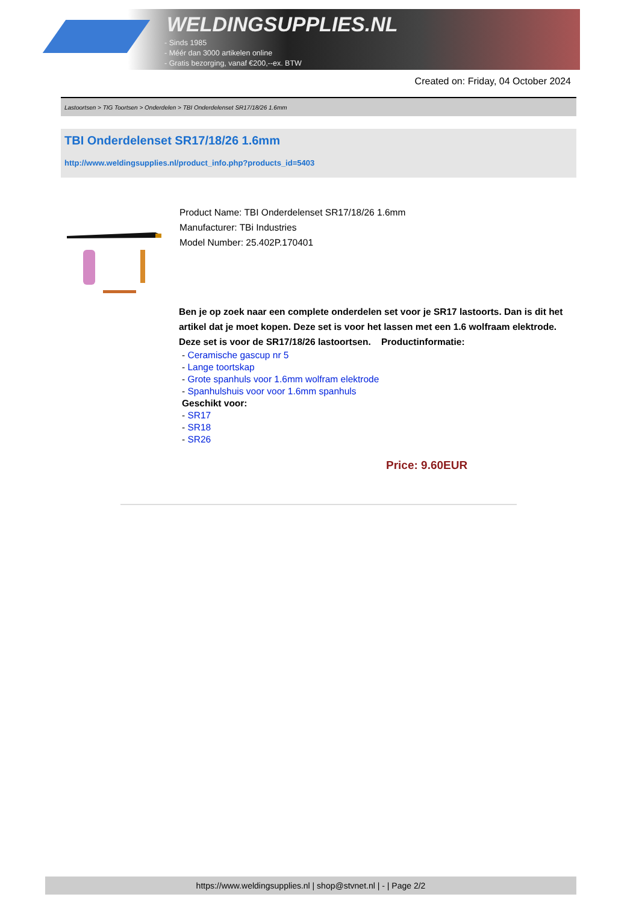WELDINGSUPPLIES.NL
- Sinds 1985
- Méér dan 3000 artikelen online
- Gratis bezorging, vanaf €200,--ex. BTW
Created on: Friday, 04 October 2024
Lastoortsen > TIG Toortsen > Onderdelen > TBI Onderdelenset SR17/18/26 1.6mm
TBI Onderdelenset SR17/18/26 1.6mm
http://www.weldingsupplies.nl/product_info.php?products_id=5403
Product Name: TBI Onderdelenset SR17/18/26 1.6mm
Manufacturer: TBi Industries
Model Number: 25.402P.170401
Ben je op zoek naar een complete onderdelen set voor je SR17 lastoorts. Dan is dit het artikel dat je moet kopen. Deze set is voor het lassen met een 1.6 wolfraam elektrode. Deze set is voor de SR17/18/26 lastoortsen. Productinformatie:
- Ceramische gascup nr 5
- Lange toortskap
- Grote spanhuls voor 1.6mm wolfram elektrode
- Spanhulshuis voor voor 1.6mm spanhuls
Geschikt voor:
- SR17
- SR18
- SR26
Price: 9.60EUR
https://www.weldingsupplies.nl | shop@stvnet.nl | - | Page 2/2